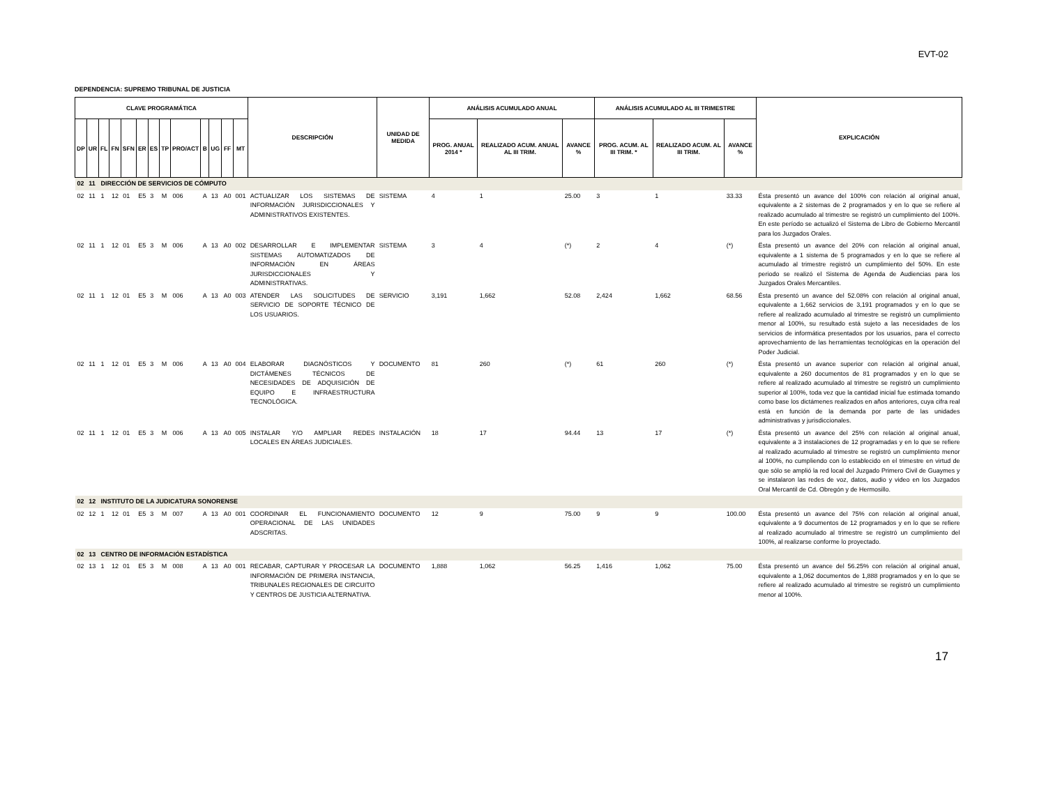EVT-02
DEPENDENCIA: SUPREMO TRIBUNAL DE JUSTICIA
| CLAVE PROGRAMÁTICA | | | | | | | | | | | | | DESCRIPCIÓN | UNIDAD DE MEDIDA | ANÁLISIS ACUMULADO ANUAL | | | ANÁLISIS ACUMULADO AL III TRIMESTRE | | | EXPLICACIÓN |
| --- | --- | --- | --- | --- | --- | --- | --- | --- | --- | --- | --- | --- | --- | --- | --- | --- | --- | --- | --- | --- | --- |
| DP | UR | FL | FN | SFN | ER | ES | TP | PRO/ACT | B | UG | FF | MT | | | PROG. ANUAL 2014 * | REALIZADO ACUM. ANUAL AL III TRIM. | AVANCE % | PROG. ACUM. AL III TRIM. * | REALIZADO ACUM. AL III TRIM. | AVANCE % | |
| 02 | 11 | DIRECCIÓN DE SERVICIOS DE CÓMPUTO | | | | | | | | | | | | | | | | | | | |
| 02 | 11 | 1 | 12 | 01 | E5 | 3 | M | 006 | A | 13 | A0 | 001 | ACTUALIZAR LOS SISTEMAS DE INFORMACIÓN JURISDICCIONALES Y ADMINISTRATIVOS EXISTENTES. | SISTEMA | 4 | 1 | 25.00 | 3 | 1 | 33.33 | Ésta presentó un avance del 100% con relación al original anual, equivalente a 2 sistemas de 2 programados y en lo que se refiere al realizado acumulado al trimestre se registró un cumplimiento del 100%. En este período se actualizó el Sistema de Libro de Gobierno Mercantil para los Juzgados Orales. |
| 02 | 11 | 1 | 12 | 01 | E5 | 3 | M | 006 | A | 13 | A0 | 002 | DESARROLLAR E IMPLEMENTAR SISTEMAS AUTOMATIZADOS DE INFORMACIÓN EN ÁREAS JURISDICCIONALES Y ADMINISTRATIVAS. | SISTEMA | 3 | 4 | (*) | 2 | 4 | (*) | Ësta presentó un avance del 20% con relación al original anual, equivalente a 1 sistema de 5 programados y en lo que se refiere al acumulado al trimestre registró un cumplimiento del 50%. En este periodo se realizó el Sistema de Agenda de Audiencias para los Juzgados Orales Mercantiles. |
| 02 | 11 | 1 | 12 | 01 | E5 | 3 | M | 006 | A | 13 | A0 | 003 | ATENDER LAS SOLICITUDES DE SERVICIO DE SOPORTE TÉCNICO DE LOS USUARIOS. | SERVICIO | 3,191 | 1,662 | 52.08 | 2,424 | 1,662 | 68.56 | Ésta presentó un avance del 52.08% con relación al original anual, equivalente a 1,662 servicios de 3,191 programados y en lo que se refiere al realizado acumulado al trimestre se registró un cumplimiento menor al 100%, su resultado está sujeto a las necesidades de los servicios de informática presentados por los usuarios, para el correcto aprovechamiento de las herramientas tecnológicas en la operación del Poder Judicial. |
| 02 | 11 | 1 | 12 | 01 | E5 | 3 | M | 006 | A | 13 | A0 | 004 | ELABORAR DIAGNÓSTICOS Y DICTÁMENES TÉCNICOS DE NECESIDADES DE ADQUISICIÓN DE EQUIPO E INFRAESTRUCTURA TECNOLÓGICA. | DOCUMENTO | 81 | 260 | (*) | 61 | 260 | (*) | Ésta presentó un avance superior con relación al original anual, equivalente a 260 documentos de 81 programados y en lo que se refiere al realizado acumulado al trimestre se registró un cumplimiento superior al 100%, toda vez que la cantidad inicial fue estimada tomando como base los dictámenes realizados en años anteriores, cuya cifra real está en función de la demanda por parte de las unidades administrativas y jurisdiccionales. |
| 02 | 11 | 1 | 12 | 01 | E5 | 3 | M | 006 | A | 13 | A0 | 005 | INSTALAR Y/O AMPLIAR REDES LOCALES EN ÁREAS JUDICIALES. | INSTALACIÓN | 18 | 17 | 94.44 | 13 | 17 | (*) | Ésta presentó un avance del 25% con relación al original anual, equivalente a 3 instalaciones de 12 programadas y en lo que se refiere al realizado acumulado al trimestre se registró un cumplimiento menor al 100%, no cumpliendo con lo establecido en el trimestre en virtud de que sólo se amplió la red local del Juzgado Primero Civil de Guaymes y se instalaron las redes de voz, datos, audio y video en los Juzgados Oral Mercantil de Cd. Obregón y de Hermosillo. |
| 02 | 12 | INSTITUTO DE LA JUDICATURA SONORENSE | | | | | | | | | | | | | | | | | | | |
| 02 | 12 | 1 | 12 | 01 | E5 | 3 | M | 007 | A | 13 | A0 | 001 | COORDINAR EL FUNCIONAMIENTO OPERACIONAL DE LAS UNIDADES ADSCRITAS. | DOCUMENTO | 12 | 9 | 75.00 | 9 | 9 | 100.00 | Ésta presentó un avance del 75% con relación al original anual, equivalente a 9 documentos de 12 programados y en lo que se refiere al realizado acumulado al trimestre se registró un cumplimiento del 100%, al realizarse conforme lo proyectado. |
| 02 | 13 | CENTRO DE INFORMACIÓN ESTADÍSTICA | | | | | | | | | | | | | | | | | | | |
| 02 | 13 | 1 | 12 | 01 | E5 | 3 | M | 008 | A | 13 | A0 | 001 | RECABAR, CAPTURAR Y PROCESAR LA INFORMACIÓN DE PRIMERA INSTANCIA, TRIBUNALES REGIONALES DE CIRCUITO Y CENTROS DE JUSTICIA ALTERNATIVA. | DOCUMENTO | 1,888 | 1,062 | 56.25 | 1,416 | 1,062 | 75.00 | Ésta presentó un avance del 56.25% con relación al original anual, equivalente a 1,062 documentos de 1,888 programados y en lo que se refiere al realizado acumulado al trimestre se registró un cumplimiento menor al 100%. |
17